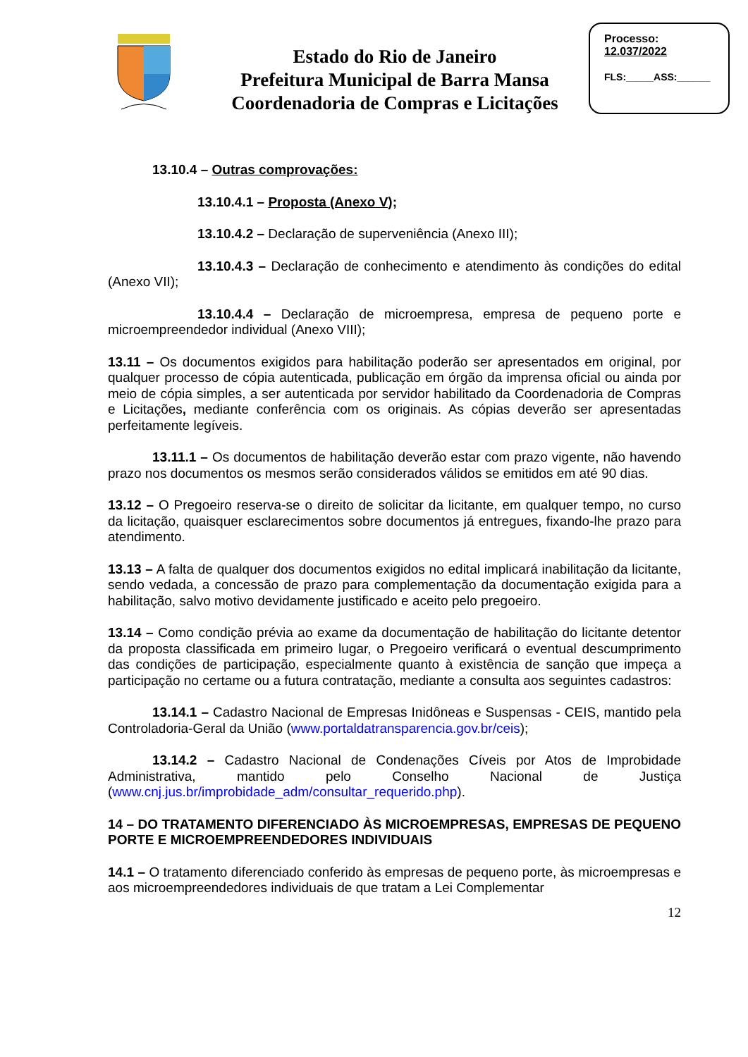Estado do Rio de Janeiro
Prefeitura Municipal de Barra Mansa
Coordenadoria de Compras e Licitações
Processo:
12.037/2022
FLS:_____ASS:______
13.10.4 – Outras comprovações:
13.10.4.1 – Proposta (Anexo V);
13.10.4.2 – Declaração de superveniência (Anexo III);
13.10.4.3 – Declaração de conhecimento e atendimento às condições do edital (Anexo VII);
13.10.4.4 – Declaração de microempresa, empresa de pequeno porte e microempreendedor individual (Anexo VIII);
13.11 – Os documentos exigidos para habilitação poderão ser apresentados em original, por qualquer processo de cópia autenticada, publicação em órgão da imprensa oficial ou ainda por meio de cópia simples, a ser autenticada por servidor habilitado da Coordenadoria de Compras e Licitações, mediante conferência com os originais. As cópias deverão ser apresentadas perfeitamente legíveis.
13.11.1 – Os documentos de habilitação deverão estar com prazo vigente, não havendo prazo nos documentos os mesmos serão considerados válidos se emitidos em até 90 dias.
13.12 – O Pregoeiro reserva-se o direito de solicitar da licitante, em qualquer tempo, no curso da licitação, quaisquer esclarecimentos sobre documentos já entregues, fixando-lhe prazo para atendimento.
13.13 – A falta de qualquer dos documentos exigidos no edital implicará inabilitação da licitante, sendo vedada, a concessão de prazo para complementação da documentação exigida para a habilitação, salvo motivo devidamente justificado e aceito pelo pregoeiro.
13.14 – Como condição prévia ao exame da documentação de habilitação do licitante detentor da proposta classificada em primeiro lugar, o Pregoeiro verificará o eventual descumprimento das condições de participação, especialmente quanto à existência de sanção que impeça a participação no certame ou a futura contratação, mediante a consulta aos seguintes cadastros:
13.14.1 – Cadastro Nacional de Empresas Inidôneas e Suspensas - CEIS, mantido pela Controladoria-Geral da União (www.portaldatransparencia.gov.br/ceis);
13.14.2 – Cadastro Nacional de Condenações Cíveis por Atos de Improbidade Administrativa, mantido pelo Conselho Nacional de Justiça (www.cnj.jus.br/improbidade_adm/consultar_requerido.php).
14 – DO TRATAMENTO DIFERENCIADO ÀS MICROEMPRESAS, EMPRESAS DE PEQUENO PORTE E MICROEMPREENDEDORES INDIVIDUAIS
14.1 – O tratamento diferenciado conferido às empresas de pequeno porte, às microempresas e aos microempreendedores individuais de que tratam a Lei Complementar
12